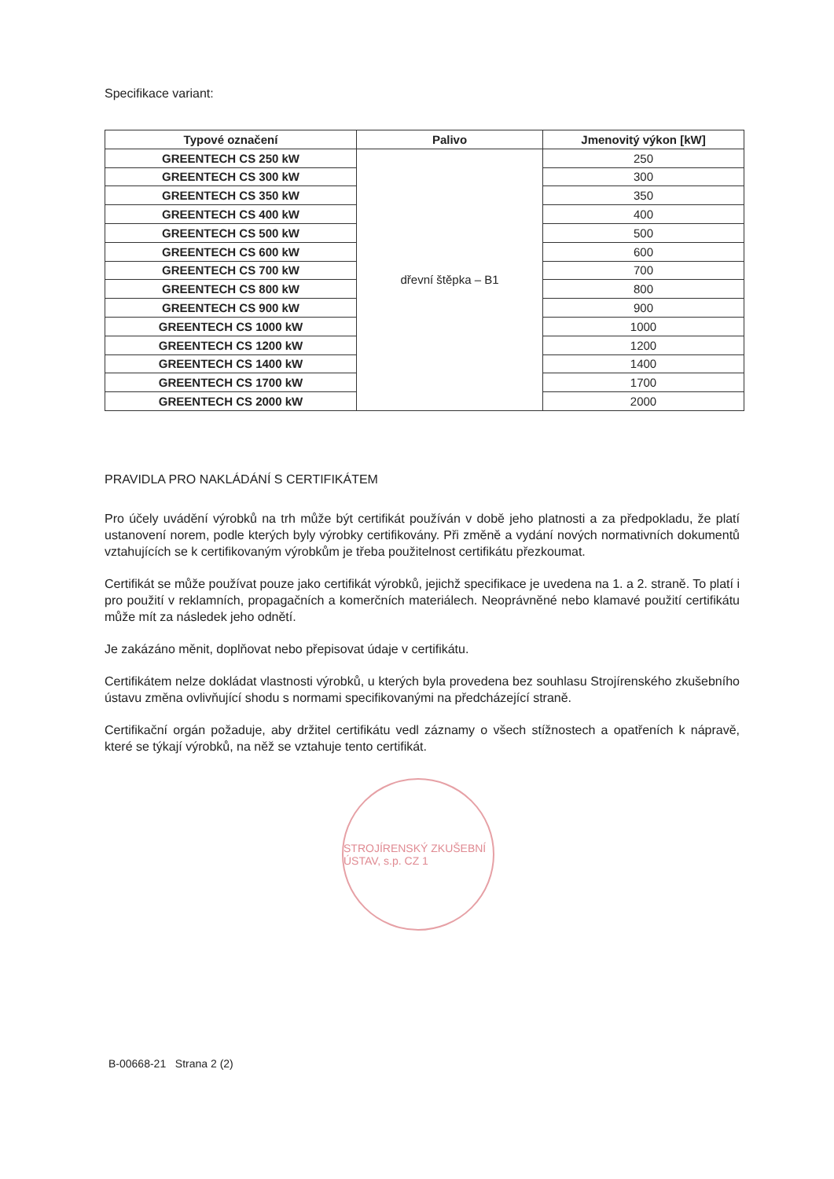Specifikace variant:
| Typové označení | Palivo | Jmenovitý výkon [kW] |
| --- | --- | --- |
| GREENTECH CS 250 kW | dřevní štěpka – B1 | 250 |
| GREENTECH CS 300 kW | | 300 |
| GREENTECH CS 350 kW | | 350 |
| GREENTECH CS 400 kW | | 400 |
| GREENTECH CS 500 kW | | 500 |
| GREENTECH CS 600 kW | | 600 |
| GREENTECH CS 700 kW | | 700 |
| GREENTECH CS 800 kW | | 800 |
| GREENTECH CS 900 kW | | 900 |
| GREENTECH CS 1000 kW | | 1000 |
| GREENTECH CS 1200 kW | | 1200 |
| GREENTECH CS 1400 kW | | 1400 |
| GREENTECH CS 1700 kW | | 1700 |
| GREENTECH CS 2000 kW | | 2000 |
PRAVIDLA PRO NAKLÁDÁNÍ S CERTIFIKÁTEM
Pro účely uvádění výrobků na trh může být certifikát používán v době jeho platnosti a za předpokladu, že platí ustanovení norem, podle kterých byly výrobky certifikovány. Při změně a vydání nových normativních dokumentů vztahujících se k certifikovaným výrobkům je třeba použitelnost certifikátu přezkoumat.
Certifikát se může používat pouze jako certifikát výrobků, jejichž specifikace je uvedena na 1. a 2. straně. To platí i pro použití v reklamních, propagačních a komerčních materiálech. Neoprávněné nebo klamavé použití certifikátu může mít za následek jeho odnětí.
Je zakázáno měnit, doplňovat nebo přepisovat údaje v certifikátu.
Certifikátem nelze dokládat vlastnosti výrobků, u kterých byla provedena bez souhlasu Strojírenského zkušebního ústavu změna ovlivňující shodu s normami specifikovanými na předcházející straně.
Certifikační orgán požaduje, aby držitel certifikátu vedl záznamy o všech stížnostech a opatřeních k nápravě, které se týkají výrobků, na něž se vztahuje tento certifikát.
STROJÍRENSKÝ ZKUŠEBNÍ ÚSTAV, s.p. CZ 1
B-00668-21 Strana 2 (2)